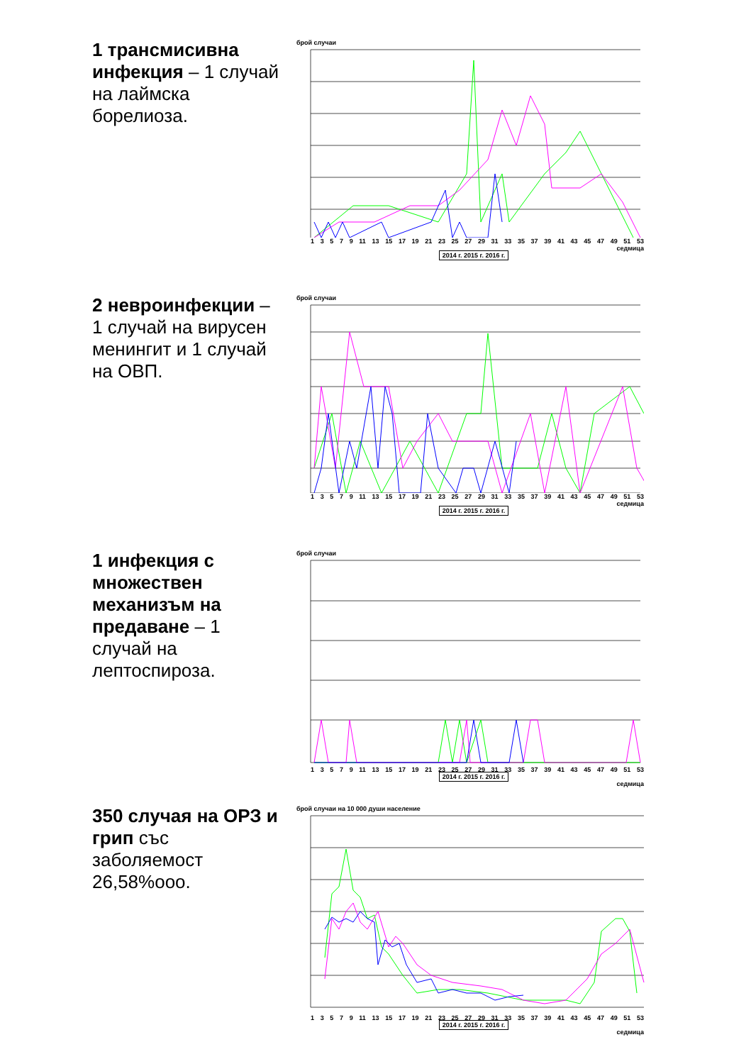1 трансмисивна инфекция – 1 случай на лаймска борелиоза.
брой случаи
13579 11 13 15 17 19 21 23 25 27 29 31 33 35 37 39 41 43 45 47 49 51 53
седмица
2014 г. 2015 г. 2016 г.
2 невроинфекции – 1 случай на вирусен менингит и 1 случай на ОВП.
брой случаи
13579 11 13 15 17 19 21 23 25 27 29 31 33 35 37 39 41 43 45 47 49 51 53
седмица
2014 г. 2015 г. 2016 г.
1 инфекция с множествен механизъм на предаване – 1 случай на лептоспироза.
брой случаи
13579 11 13 15 17 19 21 23 25 27 29 31 33 35 37 39 41 43 45 47 49 51 53
2014 г. 2015 г. 2016 г.
седмица
350 случая на ОРЗ и грип със заболяемост 26,58%ооо.
брой случаи на 10 000 души население
13579 11 13 15 17 19 21 23 25 27 29 31 33 35 37 39 41 43 45 47 49 51 53
2014 г. 2015 г. 2016 г.
седмица